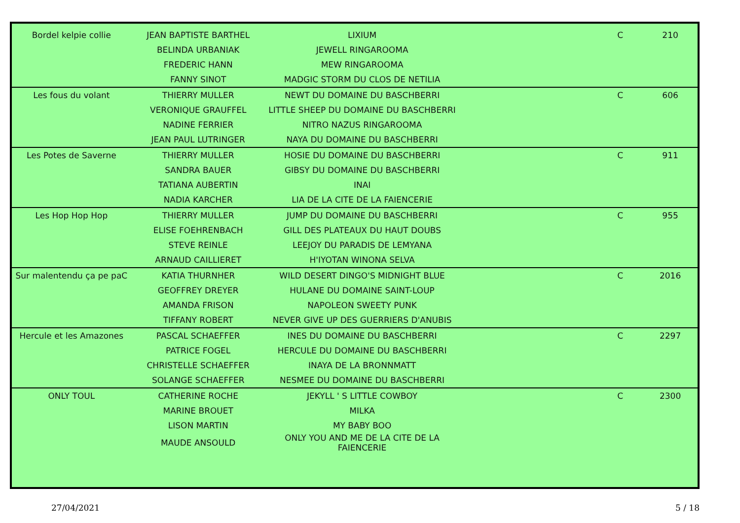| Bordel kelpie collie | JEAN BAPTISTE BARTHEL | LIXIUM | C | 210 |
| | BELINDA URBANIAK | JEWELL RINGAROOMA | | |
| | FREDERIC HANN | MEW RINGAROOMA | | |
| | FANNY SINOT | MADGIC STORM DU CLOS DE NETILIA | | |
| Les fous du volant | THIERRY MULLER | NEWT DU DOMAINE DU BASCHBERRI | C | 606 |
| | VERONIQUE GRAUFFEL | LITTLE SHEEP DU DOMAINE DU BASCHBERRI | | |
| | NADINE FERRIER | NITRO NAZUS RINGAROOMA | | |
| | JEAN PAUL LUTRINGER | NAYA DU DOMAINE DU BASCHBERRI | | |
| Les Potes de Saverne | THIERRY MULLER | HOSIE DU DOMAINE DU BASCHBERRI | C | 911 |
| | SANDRA BAUER | GIBSY DU DOMAINE DU BASCHBERRI | | |
| | TATIANA AUBERTIN | INAI | | |
| | NADIA KARCHER | LIA DE LA CITE DE LA FAIENCERIE | | |
| Les Hop Hop Hop | THIERRY MULLER | JUMP DU DOMAINE DU BASCHBERRI | C | 955 |
| | ELISE FOEHRENBACH | GILL DES PLATEAUX DU HAUT DOUBS | | |
| | STEVE REINLE | LEEJOY DU PARADIS DE LEMYANA | | |
| | ARNAUD CAILLIERET | H'IYOTAN WINONA SELVA | | |
| Sur malentendu ça pe paC | KATIA THURNHER | WILD DESERT DINGO'S MIDNIGHT BLUE | C | 2016 |
| | GEOFFREY DREYER | HULANE DU DOMAINE SAINT-LOUP | | |
| | AMANDA FRISON | NAPOLEON SWEETY PUNK | | |
| | TIFFANY ROBERT | NEVER GIVE UP DES GUERRIERS D'ANUBIS | | |
| Hercule et les Amazones | PASCAL SCHAEFFER | INES DU DOMAINE DU BASCHBERRI | C | 2297 |
| | PATRICE FOGEL | HERCULE DU DOMAINE DU BASCHBERRI | | |
| | CHRISTELLE SCHAEFFER | INAYA DE LA BRONNMATT | | |
| | SOLANGE SCHAEFFER | NESMEE DU DOMAINE DU BASCHBERRI | | |
| ONLY TOUL | CATHERINE ROCHE | JEKYLL ' S LITTLE COWBOY | C | 2300 |
| | MARINE BROUET | MILKA | | |
| | LISON MARTIN | MY BABY BOO | | |
| | MAUDE ANSOULD | ONLY YOU AND ME DE LA CITE DE LA FAIENCERIE | | |
27/04/2021 5 / 18